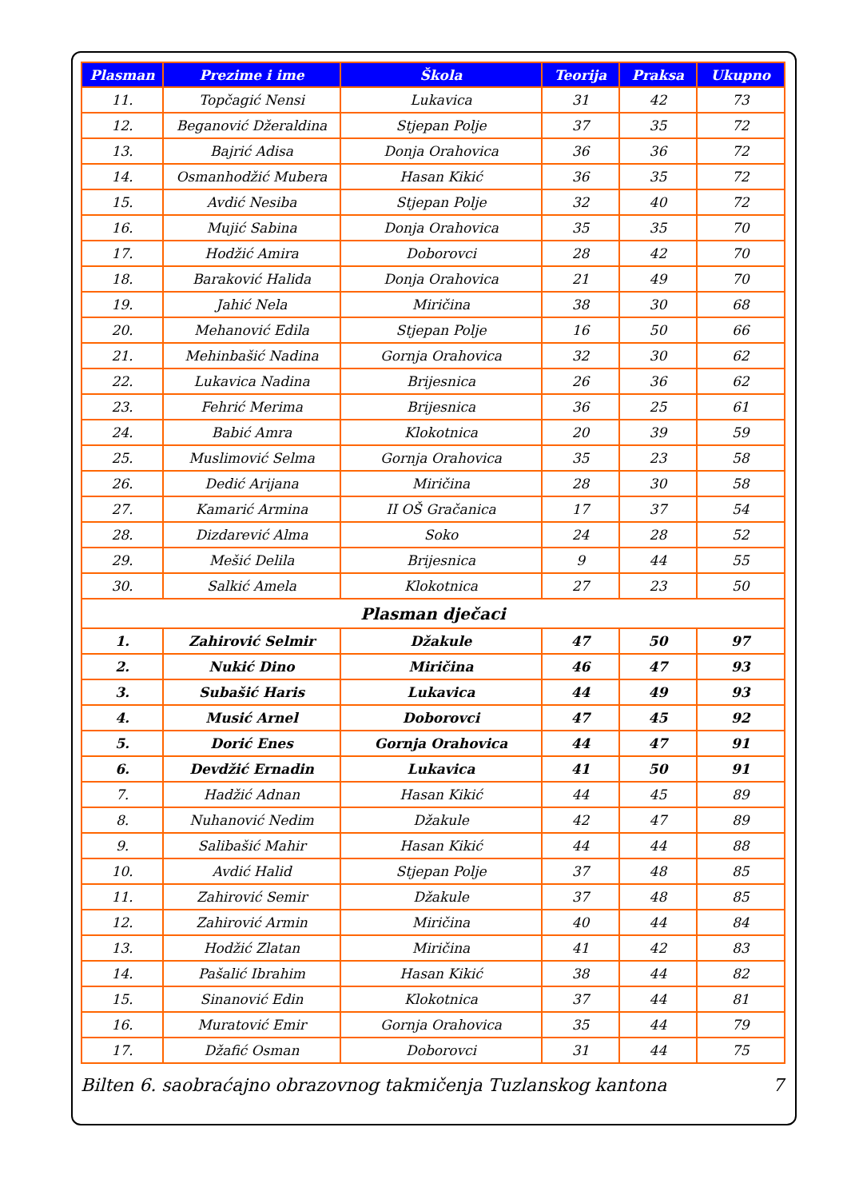| Plasman | Prezime i ime | Škola | Teorija | Praksa | Ukupno |
| --- | --- | --- | --- | --- | --- |
| 11. | Topčagić Nensi | Lukavica | 31 | 42 | 73 |
| 12. | Beganović Džeraldina | Stjepan Polje | 37 | 35 | 72 |
| 13. | Bajrić Adisa | Donja Orahovica | 36 | 36 | 72 |
| 14. | Osmanhodžić Mubera | Hasan Kikić | 36 | 35 | 72 |
| 15. | Avdić Nesiba | Stjepan Polje | 32 | 40 | 72 |
| 16. | Mujić Sabina | Donja Orahovica | 35 | 35 | 70 |
| 17. | Hodžić Amira | Doborovci | 28 | 42 | 70 |
| 18. | Baraković Halida | Donja Orahovica | 21 | 49 | 70 |
| 19. | Jahić Nela | Miričina | 38 | 30 | 68 |
| 20. | Mehanović Edila | Stjepan Polje | 16 | 50 | 66 |
| 21. | Mehinbašić Nadina | Gornja Orahovica | 32 | 30 | 62 |
| 22. | Lukavica Nadina | Brijesnica | 26 | 36 | 62 |
| 23. | Fehrić Merima | Brijesnica | 36 | 25 | 61 |
| 24. | Babić Amra | Klokotnica | 20 | 39 | 59 |
| 25. | Muslimović Selma | Gornja Orahovica | 35 | 23 | 58 |
| 26. | Dedić Arijana | Miričina | 28 | 30 | 58 |
| 27. | Kamarić Armina | II OŠ Gračanica | 17 | 37 | 54 |
| 28. | Dizdarević Alma | Soko | 24 | 28 | 52 |
| 29. | Mešić Delila | Brijesnica | 9 | 44 | 55 |
| 30. | Salkić Amela | Klokotnica | 27 | 23 | 50 |
| Plasman dječaci | | | | | |
| 1. | Zahirović Selmir | Džakule | 47 | 50 | 97 |
| 2. | Nukić Dino | Miričina | 46 | 47 | 93 |
| 3. | Subašić Haris | Lukavica | 44 | 49 | 93 |
| 4. | Musić Arnel | Doborovci | 47 | 45 | 92 |
| 5. | Dorić Enes | Gornja Orahovica | 44 | 47 | 91 |
| 6. | Devdžić Ernadin | Lukavica | 41 | 50 | 91 |
| 7. | Hadžić Adnan | Hasan Kikić | 44 | 45 | 89 |
| 8. | Nuhanović Nedim | Džakule | 42 | 47 | 89 |
| 9. | Salibašić Mahir | Hasan Kikić | 44 | 44 | 88 |
| 10. | Avdić Halid | Stjepan Polje | 37 | 48 | 85 |
| 11. | Zahirović Semir | Džakule | 37 | 48 | 85 |
| 12. | Zahirović Armin | Miričina | 40 | 44 | 84 |
| 13. | Hodžić Zlatan | Miričina | 41 | 42 | 83 |
| 14. | Pašalić Ibrahim | Hasan Kikić | 38 | 44 | 82 |
| 15. | Sinanović Edin | Klokotnica | 37 | 44 | 81 |
| 16. | Muratović Emir | Gornja Orahovica | 35 | 44 | 79 |
| 17. | Džafić Osman | Doborovci | 31 | 44 | 75 |
Bilten 6. saobraćajno obrazovnog takmičenja Tuzlanskog kantona 7